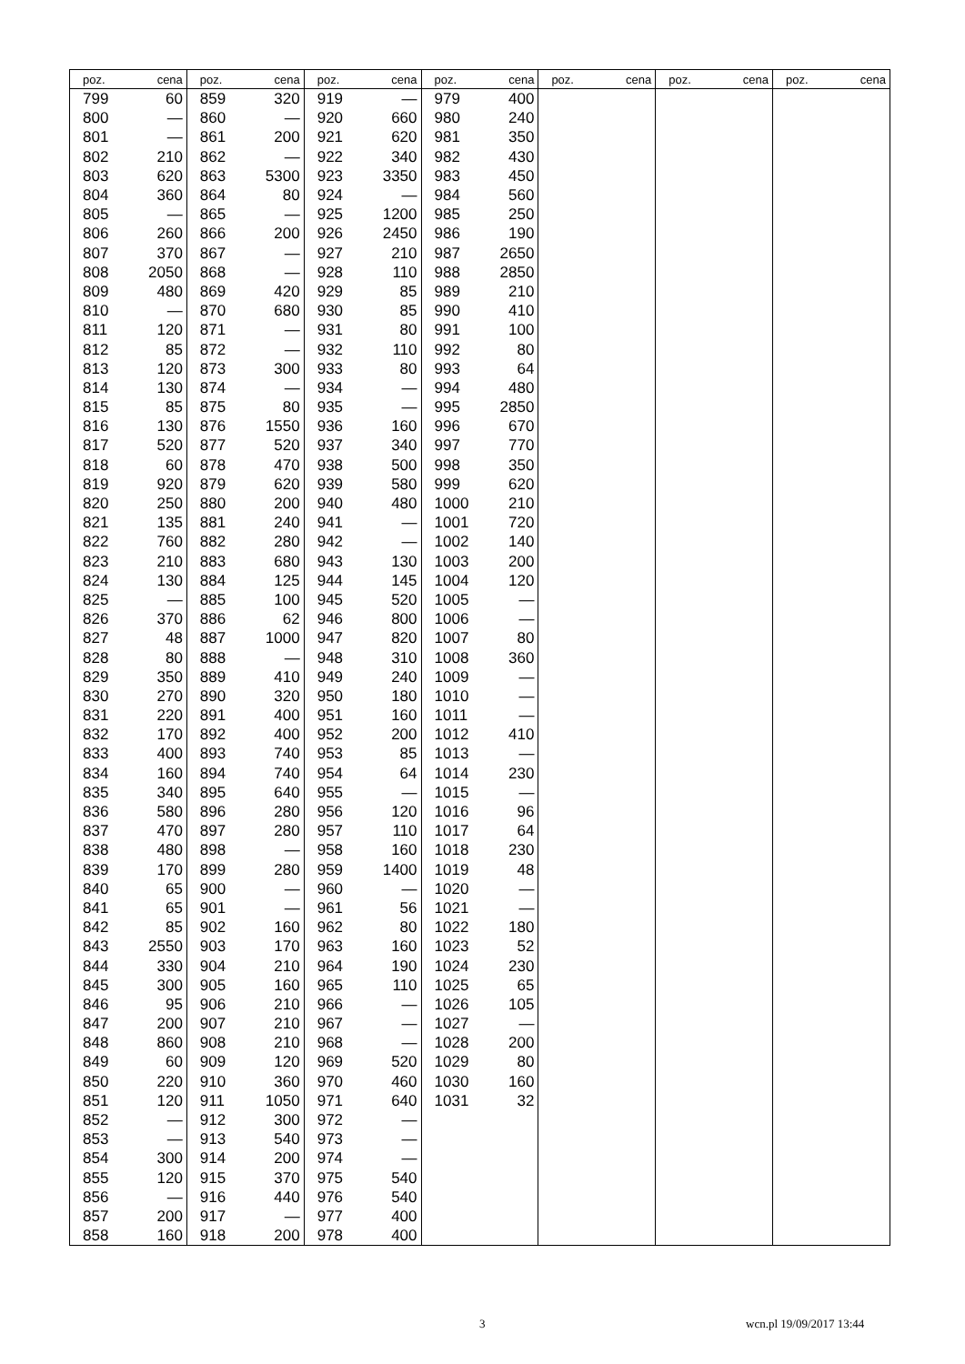| poz. | cena | poz. | cena | poz. | cena | poz. | cena | poz. | cena | poz. | cena | poz. | cena |
| --- | --- | --- | --- | --- | --- | --- | --- | --- | --- | --- | --- | --- | --- |
| 799 | 60 | 859 | 320 | 919 | — | 979 | 400 | | | | | | |
| 800 | — | 860 | — | 920 | 660 | 980 | 240 | | | | | | |
| 801 | — | 861 | 200 | 921 | 620 | 981 | 350 | | | | | | |
| 802 | 210 | 862 | — | 922 | 340 | 982 | 430 | | | | | | |
| 803 | 620 | 863 | 5300 | 923 | 3350 | 983 | 450 | | | | | | |
| 804 | 360 | 864 | 80 | 924 | — | 984 | 560 | | | | | | |
| 805 | — | 865 | — | 925 | 1200 | 985 | 250 | | | | | | |
| 806 | 260 | 866 | 200 | 926 | 2450 | 986 | 190 | | | | | | |
| 807 | 370 | 867 | — | 927 | 210 | 987 | 2650 | | | | | | |
| 808 | 2050 | 868 | — | 928 | 110 | 988 | 2850 | | | | | | |
| 809 | 480 | 869 | 420 | 929 | 85 | 989 | 210 | | | | | | |
| 810 | — | 870 | 680 | 930 | 85 | 990 | 410 | | | | | | |
| 811 | 120 | 871 | — | 931 | 80 | 991 | 100 | | | | | | |
| 812 | 85 | 872 | — | 932 | 110 | 992 | 80 | | | | | | |
| 813 | 120 | 873 | 300 | 933 | 80 | 993 | 64 | | | | | | |
| 814 | 130 | 874 | — | 934 | — | 994 | 480 | | | | | | |
| 815 | 85 | 875 | 80 | 935 | — | 995 | 2850 | | | | | | |
| 816 | 130 | 876 | 1550 | 936 | 160 | 996 | 670 | | | | | | |
| 817 | 520 | 877 | 520 | 937 | 340 | 997 | 770 | | | | | | |
| 818 | 60 | 878 | 470 | 938 | 500 | 998 | 350 | | | | | | |
| 819 | 920 | 879 | 620 | 939 | 580 | 999 | 620 | | | | | | |
| 820 | 250 | 880 | 200 | 940 | 480 | 1000 | 210 | | | | | | |
| 821 | 135 | 881 | 240 | 941 | — | 1001 | 720 | | | | | | |
| 822 | 760 | 882 | 280 | 942 | — | 1002 | 140 | | | | | | |
| 823 | 210 | 883 | 680 | 943 | 130 | 1003 | 200 | | | | | | |
| 824 | 130 | 884 | 125 | 944 | 145 | 1004 | 120 | | | | | | |
| 825 | — | 885 | 100 | 945 | 520 | 1005 | — | | | | | | |
| 826 | 370 | 886 | 62 | 946 | 800 | 1006 | — | | | | | | |
| 827 | 48 | 887 | 1000 | 947 | 820 | 1007 | 80 | | | | | | |
| 828 | 80 | 888 | — | 948 | 310 | 1008 | 360 | | | | | | |
| 829 | 350 | 889 | 410 | 949 | 240 | 1009 | — | | | | | | |
| 830 | 270 | 890 | 320 | 950 | 180 | 1010 | — | | | | | | |
| 831 | 220 | 891 | 400 | 951 | 160 | 1011 | — | | | | | | |
| 832 | 170 | 892 | 400 | 952 | 200 | 1012 | 410 | | | | | | |
| 833 | 400 | 893 | 740 | 953 | 85 | 1013 | — | | | | | | |
| 834 | 160 | 894 | 740 | 954 | 64 | 1014 | 230 | | | | | | |
| 835 | 340 | 895 | 640 | 955 | — | 1015 | — | | | | | | |
| 836 | 580 | 896 | 280 | 956 | 120 | 1016 | 96 | | | | | | |
| 837 | 470 | 897 | 280 | 957 | 110 | 1017 | 64 | | | | | | |
| 838 | 480 | 898 | — | 958 | 160 | 1018 | 230 | | | | | | |
| 839 | 170 | 899 | 280 | 959 | 1400 | 1019 | 48 | | | | | | |
| 840 | 65 | 900 | — | 960 | — | 1020 | — | | | | | | |
| 841 | 65 | 901 | — | 961 | 56 | 1021 | — | | | | | | |
| 842 | 85 | 902 | 160 | 962 | 80 | 1022 | 180 | | | | | | |
| 843 | 2550 | 903 | 170 | 963 | 160 | 1023 | 52 | | | | | | |
| 844 | 330 | 904 | 210 | 964 | 190 | 1024 | 230 | | | | | | |
| 845 | 300 | 905 | 160 | 965 | 110 | 1025 | 65 | | | | | | |
| 846 | 95 | 906 | 210 | 966 | — | 1026 | 105 | | | | | | |
| 847 | 200 | 907 | 210 | 967 | — | 1027 | — | | | | | | |
| 848 | 860 | 908 | 210 | 968 | — | 1028 | 200 | | | | | | |
| 849 | 60 | 909 | 120 | 969 | 520 | 1029 | 80 | | | | | | |
| 850 | 220 | 910 | 360 | 970 | 460 | 1030 | 160 | | | | | | |
| 851 | 120 | 911 | 1050 | 971 | 640 | 1031 | 32 | | | | | | |
| 852 | — | 912 | 300 | 972 | — | | | | | | | | |
| 853 | — | 913 | 540 | 973 | — | | | | | | | | |
| 854 | 300 | 914 | 200 | 974 | — | | | | | | | | |
| 855 | 120 | 915 | 370 | 975 | 540 | | | | | | | | |
| 856 | — | 916 | 440 | 976 | 540 | | | | | | | | |
| 857 | 200 | 917 | — | 977 | 400 | | | | | | | | |
| 858 | 160 | 918 | 200 | 978 | 400 | | | | | | | | |
3 wcn.pl 19/09/2017 13:44